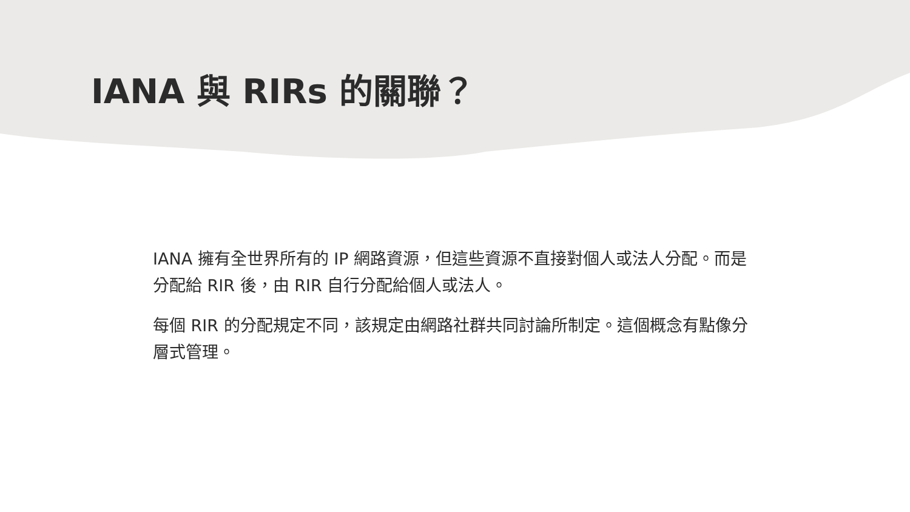IANA 與 RIRs 的關聯？
IANA 擁有全世界所有的 IP 網路資源，但這些資源不直接對個人或法人分配。而是分配給 RIR 後，由 RIR 自行分配給個人或法人。
每個 RIR 的分配規定不同，該規定由網路社群共同討論所制定。這個概念有點像分層式管理。